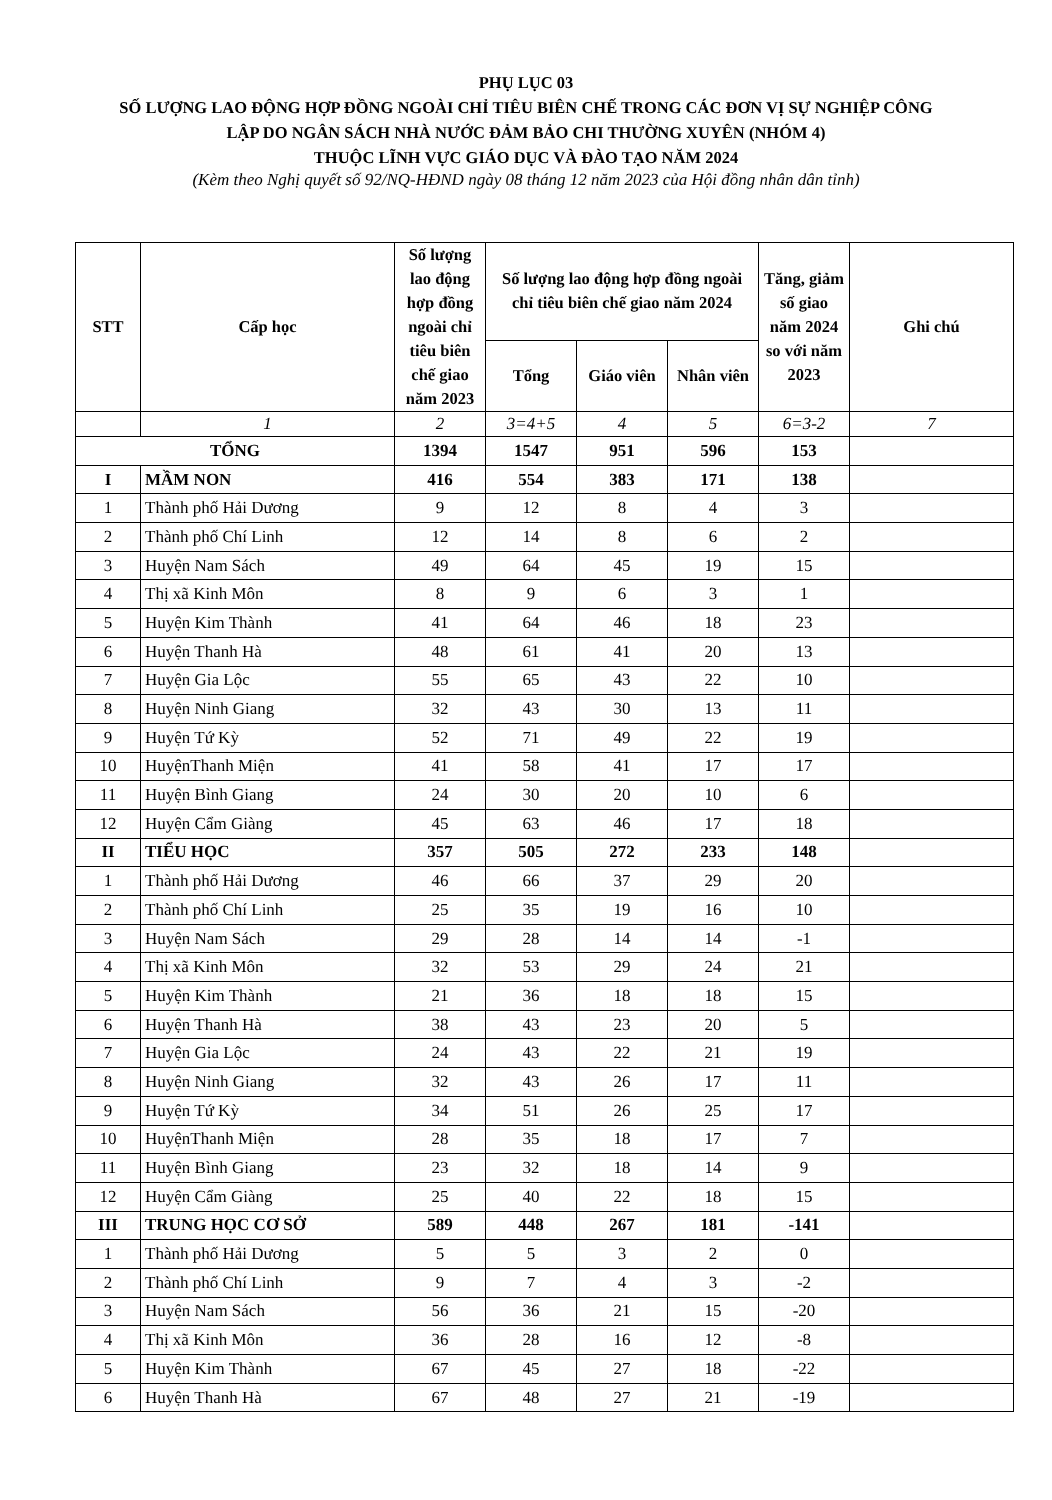PHỤ LỤC 03
SỐ LƯỢNG LAO ĐỘNG HỢP ĐỒNG NGOÀI CHỈ TIÊU BIÊN CHẾ TRONG CÁC ĐƠN VỊ SỰ NGHIỆP CÔNG
LẬP DO NGÂN SÁCH NHÀ NƯỚC ĐẢM BẢO CHI THƯỜNG XUYÊN (NHÓM 4)
THUỘC LĨNH VỰC GIÁO DỤC VÀ ĐÀO TẠO NĂM 2024
(Kèm theo Nghị quyết số 92/NQ-HĐND ngày 08 tháng 12 năm 2023 của Hội đồng nhân dân tỉnh)
| STT | Cấp học | Số lượng lao động hợp đồng ngoài chỉ tiêu biên chế giao năm 2023 | Số lượng lao động hợp đồng ngoài chỉ tiêu biên chế giao năm 2024 | | | Tăng, giảm số giao năm 2024 so với năm 2023 | Ghi chú |
| --- | --- | --- | --- | --- | --- | --- | --- |
| | | | Tổng | Giáo viên | Nhân viên | | |
| | 1 | 2 | 3=4+5 | 4 | 5 | 6=3-2 | 7 |
| TỔNG | | 1394 | 1547 | 951 | 596 | 153 | |
| I | MẦM NON | 416 | 554 | 383 | 171 | 138 | |
| 1 | Thành phố Hải Dương | 9 | 12 | 8 | 4 | 3 | |
| 2 | Thành phố Chí Linh | 12 | 14 | 8 | 6 | 2 | |
| 3 | Huyện Nam Sách | 49 | 64 | 45 | 19 | 15 | |
| 4 | Thị xã Kinh Môn | 8 | 9 | 6 | 3 | 1 | |
| 5 | Huyện Kim Thành | 41 | 64 | 46 | 18 | 23 | |
| 6 | Huyện Thanh Hà | 48 | 61 | 41 | 20 | 13 | |
| 7 | Huyện Gia Lộc | 55 | 65 | 43 | 22 | 10 | |
| 8 | Huyện Ninh Giang | 32 | 43 | 30 | 13 | 11 | |
| 9 | Huyện Tứ Kỳ | 52 | 71 | 49 | 22 | 19 | |
| 10 | HuyệnThanh Miện | 41 | 58 | 41 | 17 | 17 | |
| 11 | Huyện Bình Giang | 24 | 30 | 20 | 10 | 6 | |
| 12 | Huyện Cẩm Giàng | 45 | 63 | 46 | 17 | 18 | |
| II | TIỂU HỌC | 357 | 505 | 272 | 233 | 148 | |
| 1 | Thành phố Hải Dương | 46 | 66 | 37 | 29 | 20 | |
| 2 | Thành phố Chí Linh | 25 | 35 | 19 | 16 | 10 | |
| 3 | Huyện Nam Sách | 29 | 28 | 14 | 14 | -1 | |
| 4 | Thị xã Kinh Môn | 32 | 53 | 29 | 24 | 21 | |
| 5 | Huyện Kim Thành | 21 | 36 | 18 | 18 | 15 | |
| 6 | Huyện Thanh Hà | 38 | 43 | 23 | 20 | 5 | |
| 7 | Huyện Gia Lộc | 24 | 43 | 22 | 21 | 19 | |
| 8 | Huyện Ninh Giang | 32 | 43 | 26 | 17 | 11 | |
| 9 | Huyện Tứ Kỳ | 34 | 51 | 26 | 25 | 17 | |
| 10 | HuyệnThanh Miện | 28 | 35 | 18 | 17 | 7 | |
| 11 | Huyện Bình Giang | 23 | 32 | 18 | 14 | 9 | |
| 12 | Huyện Cẩm Giàng | 25 | 40 | 22 | 18 | 15 | |
| III | TRUNG HỌC CƠ SỞ | 589 | 448 | 267 | 181 | -141 | |
| 1 | Thành phố Hải Dương | 5 | 5 | 3 | 2 | 0 | |
| 2 | Thành phố Chí Linh | 9 | 7 | 4 | 3 | -2 | |
| 3 | Huyện Nam Sách | 56 | 36 | 21 | 15 | -20 | |
| 4 | Thị xã Kinh Môn | 36 | 28 | 16 | 12 | -8 | |
| 5 | Huyện Kim Thành | 67 | 45 | 27 | 18 | -22 | |
| 6 | Huyện Thanh Hà | 67 | 48 | 27 | 21 | -19 | |